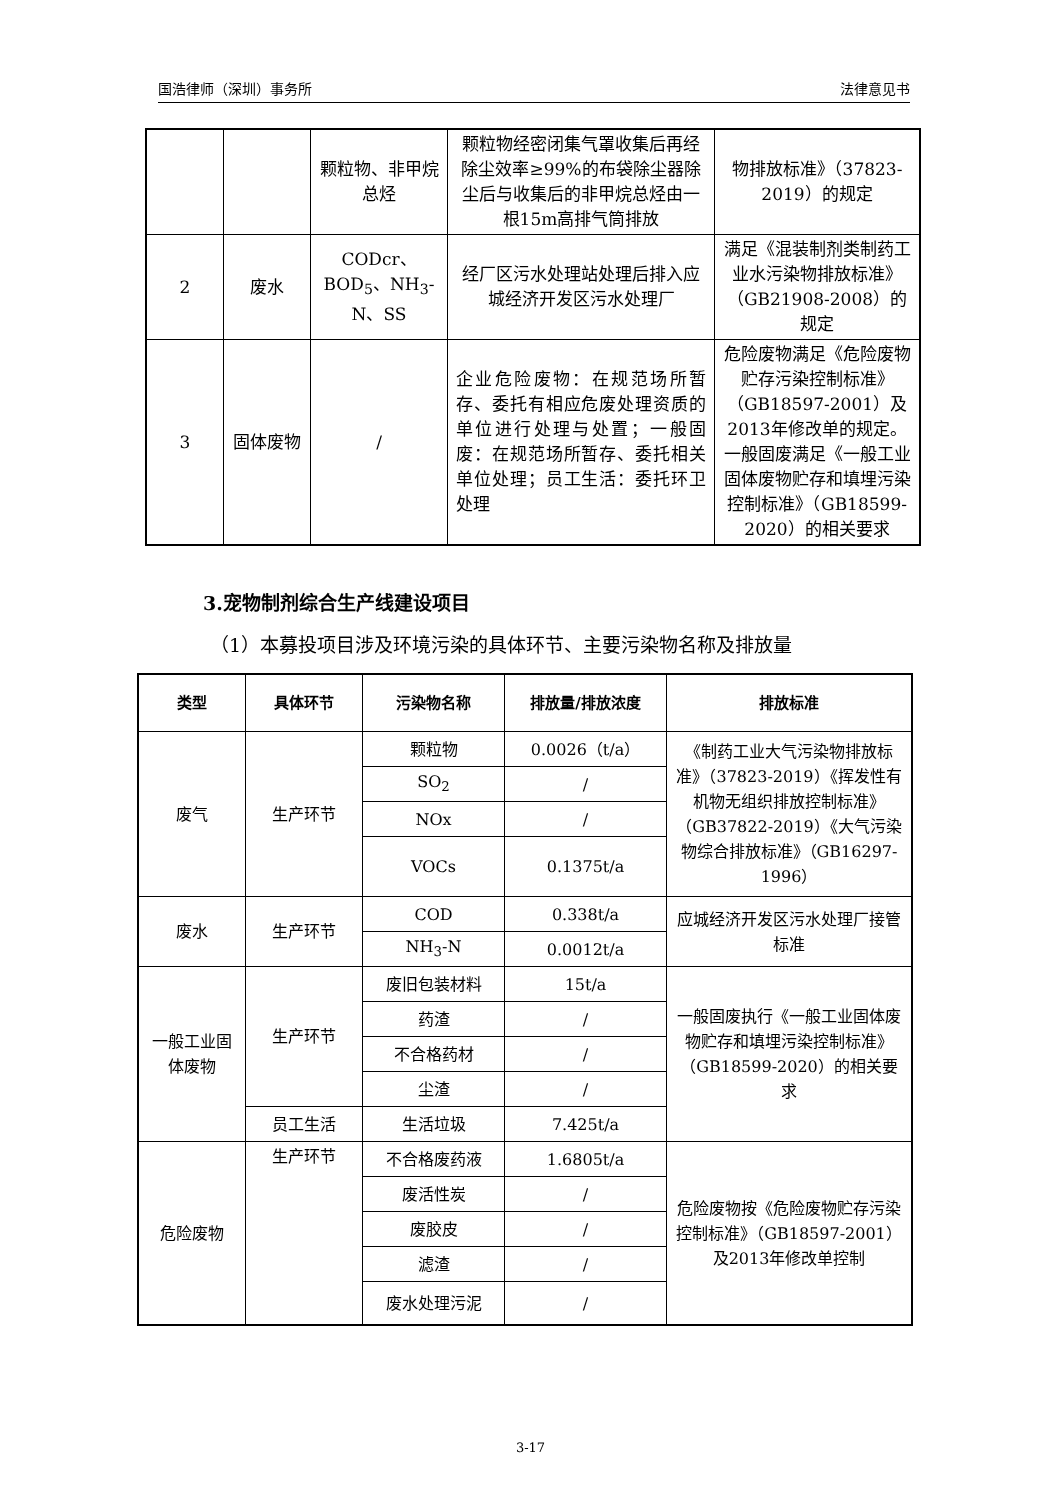国浩律师（深圳）事务所 法律意见书
| | | 颗粒物、非甲烷总烃 | 颗粒物经密闭集气罩收集后再经除尘效率≥99%的布袋除尘器除尘后与收集后的非甲烷总烃由一根15m高排气筒排放 | 物排放标准》（37823-2019）的规定 |
| 2 | 废水 | CODcr、BOD<sub>5</sub>、NH<sub>3</sub>-N、SS | 经厂区污水处理站处理后排入应城经济开发区污水处理厂 | 满足《混装制剂类制药工业水污染物排放标准》（GB21908-2008）的规定 |
| 3 | 固体废物 | / | 企业危险废物：在规范场所暂存、委托有相应危废处理资质的单位进行处理与处置；一般固废：在规范场所暂存、委托相关单位处理；员工生活：委托环卫处理 | 危险废物满足《危险废物贮存污染控制标准》（GB18597-2001）及2013年修改单的规定。一般固废满足《一般工业固体废物贮存和填埋污染控制标准》（GB18599-2020）的相关要求 |
3.宠物制剂综合生产线建设项目
（1）本募投项目涉及环境污染的具体环节、主要污染物名称及排放量
| 类型 | 具体环节 | 污染物名称 | 排放量/排放浓度 | 排放标准 |
| --- | --- | --- | --- | --- |
| 废气 | 生产环节 | 颗粒物 | 0.0026（t/a） | 《制药工业大气污染物排放标准》（37823-2019）《挥发性有机物无组织排放控制标准》（GB37822-2019）《大气污染物综合排放标准》（GB16297-1996） |
| | | SO<sub>2</sub> | / | |
| | | NOx | / | |
| | | VOCs | 0.1375t/a | |
| 废水 | 生产环节 | COD | 0.338t/a | 应城经济开发区污水处理厂接管标准 |
| | | NH<sub>3</sub>-N | 0.0012t/a | |
| 一般工业固体废物 | 生产环节 | 废旧包装材料 | 15t/a | 一般固废执行《一般工业固体废物贮存和填埋污染控制标准》（GB18599-2020）的相关要求 |
| | | 药渣 | / | |
| | | 不合格药材 | / | |
| | | 尘渣 | / | |
| | 员工生活 | 生活垃圾 | 7.425t/a | |
| 危险废物 | 生产环节 | 不合格废药液 | 1.6805t/a | 危险废物按《危险废物贮存污染控制标准》（GB18597-2001）及2013年修改单控制 |
| | | 废活性炭 | / | |
| | | 废胶皮 | / | |
| | | 滤渣 | / | |
| | | 废水处理污泥 | / | |
3-17